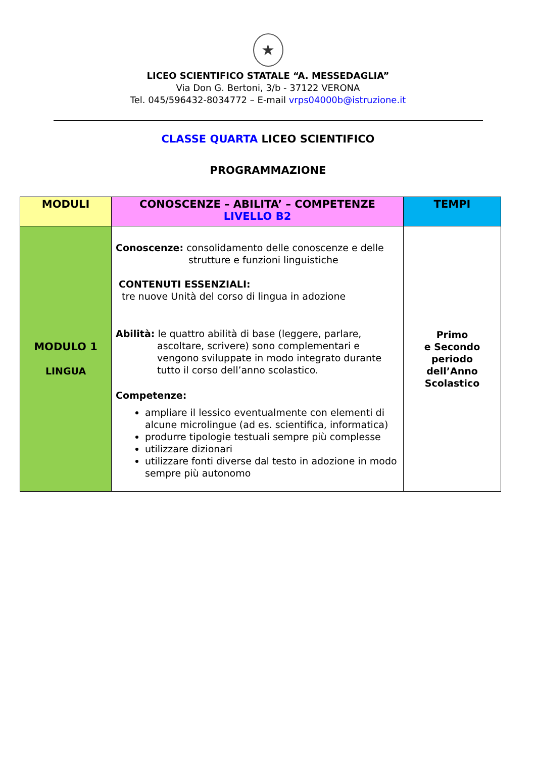★
LICEO SCIENTIFICO STATALE “A. MESSEDAGLIA”
Via Don G. Bertoni, 3/b - 37122 VERONA
Tel. 045/596432-8034772 – E-mail vrps04000b@istruzione.it
CLASSE QUARTA LICEO SCIENTIFICO
PROGRAMMAZIONE
| MODULI | CONOSCENZE – ABILITA’ – COMPETENZE LIVELLO B2 | TEMPI |
| --- | --- | --- |
| MODULO 1 LINGUA | Conoscenze: consolidamento delle conoscenze e delle strutture e funzioni linguistiche CONTENUTI ESSENZIALI: tre nuove Unità del corso di lingua in adozione Abilità: le quattro abilità di base (leggere, parlare, ascoltare, scrivere) sono complementari e vengono sviluppate in modo integrato durante tutto il corso dell’anno scolastico. Competenze: ampliare il lessico eventualmente con elementi di alcune microlingue (ad es. scientifica, informatica) produrre tipologie testuali sempre più complesse utilizzare dizionari utilizzare fonti diverse dal testo in adozione in modo sempre più autonomo | Primo e Secondo periodo dell’Anno Scolastico |